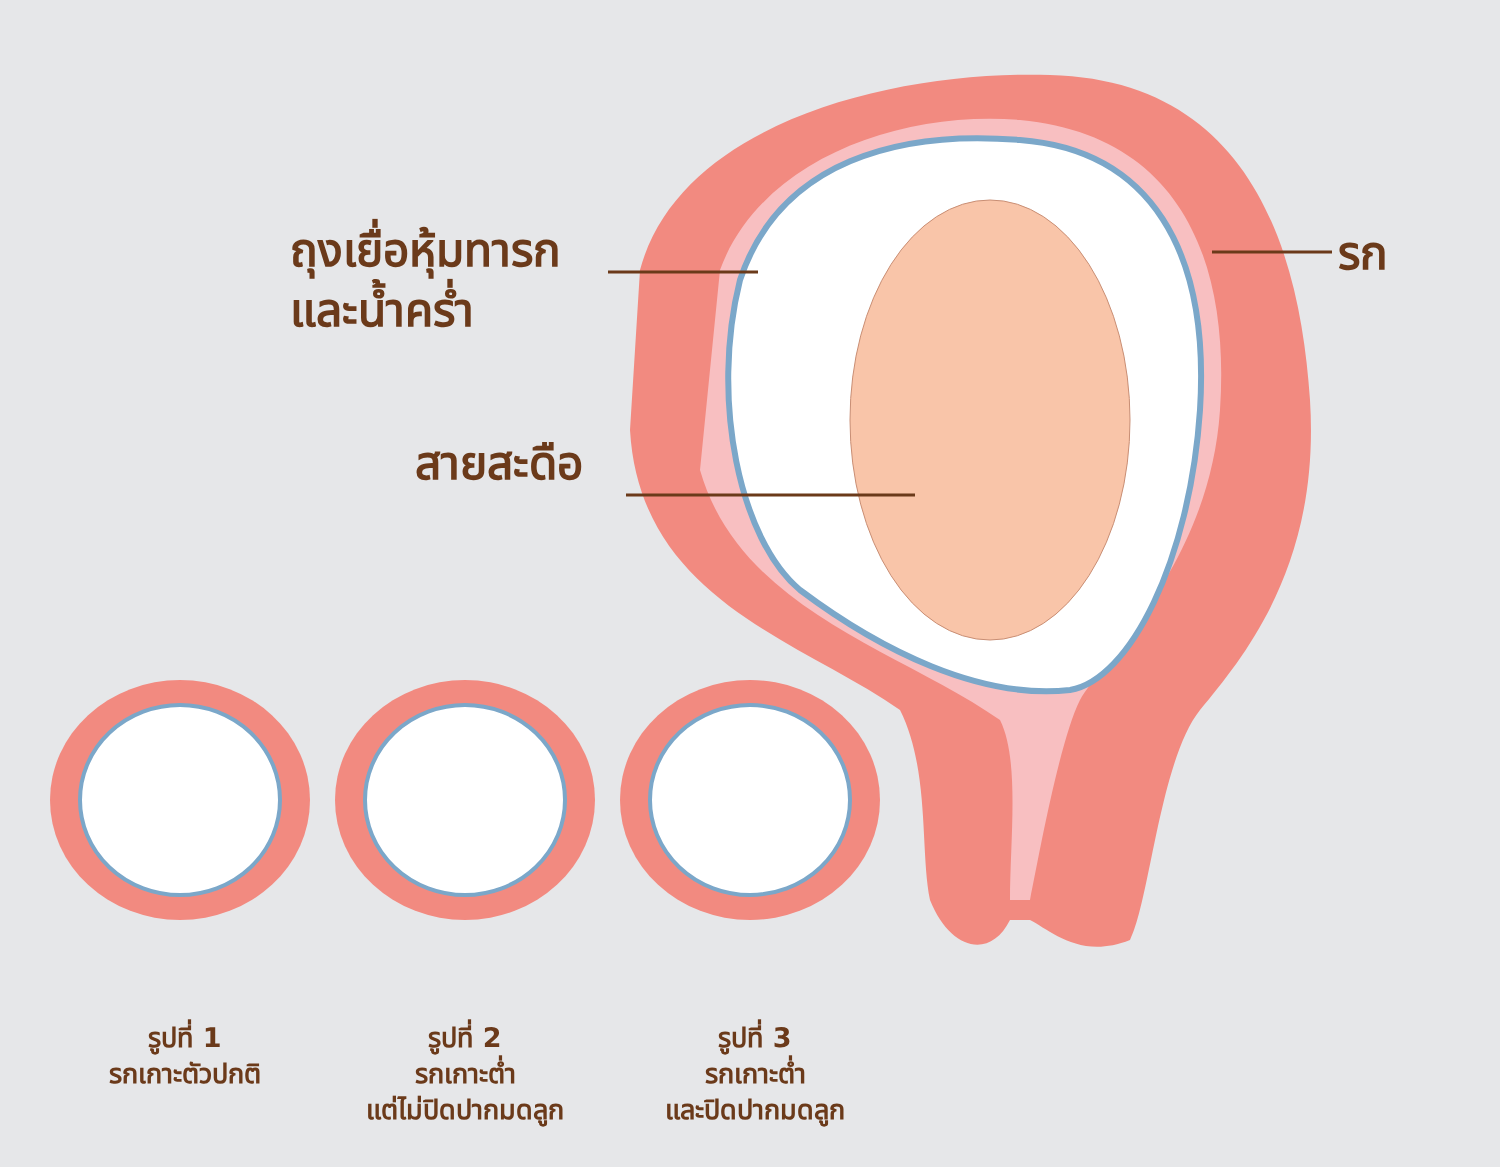ถุงเยื่อหุ้มทารก
และน้ำคร่ำ
สายสะดือ
รก
รูปที่ 1
รกเกาะตัวปกติ
รูปที่ 2
รกเกาะต่ำ
แต่ไม่ปิดปากมดลูก
รูปที่ 3
รกเกาะต่ำ
และปิดปากมดลูก